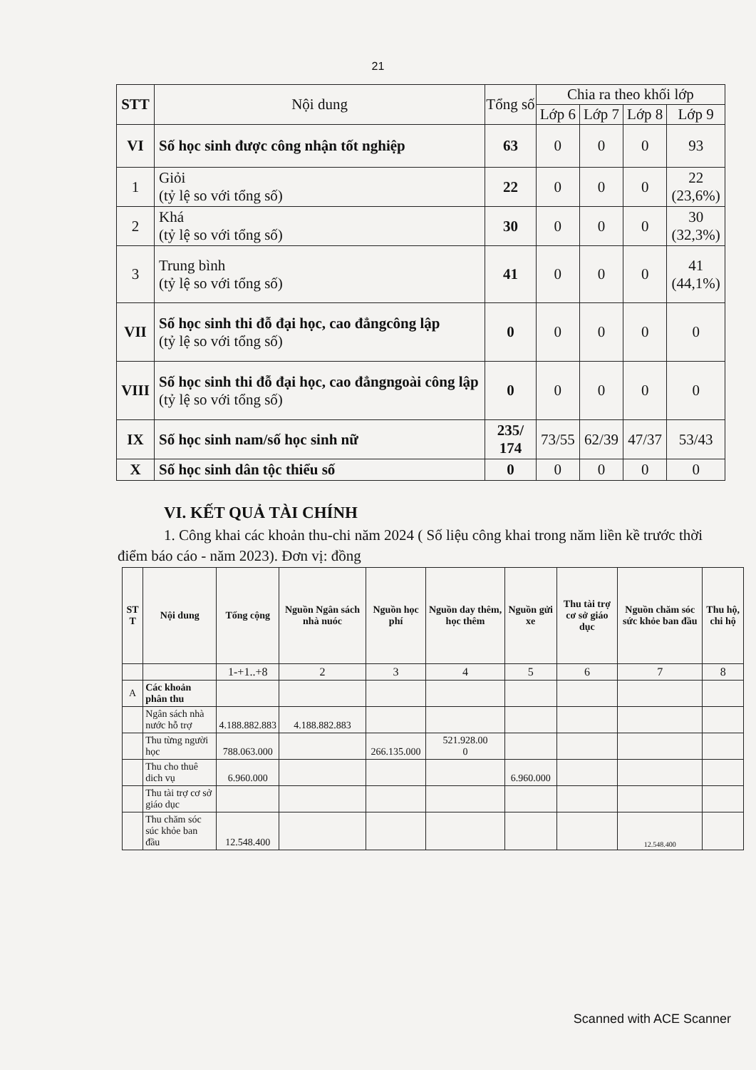21
| STT | Nội dung | Tổng số | Chia ra theo khối lớp | | | |
| --- | --- | --- | --- | --- | --- | --- |
| | | | Lớp 6 | Lớp 7 | Lớp 8 | Lớp 9 |
| VI | Số học sinh được công nhận tốt nghiệp | 63 | 0 | 0 | 0 | 93 |
| 1 | Giỏi (tỷ lệ so với tổng số) | 22 | 0 | 0 | 0 | 22 (23,6%) |
| 2 | Khá (tỷ lệ so với tổng số) | 30 | 0 | 0 | 0 | 30 (32,3%) |
| 3 | Trung bình (tỷ lệ so với tổng số) | 41 | 0 | 0 | 0 | 41 (44,1%) |
| VII | Số học sinh thi đỗ đại học, cao đẳngcông lập (tỷ lệ so với tổng số) | 0 | 0 | 0 | 0 | 0 |
| VIII | Số học sinh thi đỗ đại học, cao đẳngngoài công lập (tỷ lệ so với tổng số) | 0 | 0 | 0 | 0 | 0 |
| IX | Số học sinh nam/số học sinh nữ | 235/ 174 | 73/55 | 62/39 | 47/37 | 53/43 |
| X | Số học sinh dân tộc thiểu số | 0 | 0 | 0 | 0 | 0 |
VI. KẾT QUẢ TÀI CHÍNH
1. Công khai các khoản thu-chi năm 2024 ( Số liệu công khai trong năm liền kề trước thời điểm báo cáo - năm 2023). Đơn vị: đồng
| ST T | Nội dung | Tổng cộng | Nguồn Ngân sách nhà nuóc | Nguồn học phí | Nguồn day thêm, học thêm | Nguồn gửi xe | Thu tài trợ cơ sở giáo dục | Nguồn chăm sóc sức khỏe ban đầu | Thu hộ, chi hộ |
| --- | --- | --- | --- | --- | --- | --- | --- | --- | --- |
| | | 1-+1..+8 | 2 | 3 | 4 | 5 | 6 | 7 | 8 |
| A | Các khoản phân thu | | | | | | | | |
| | Ngân sách nhà nước hỗ trợ | 4.188.882.883 | 4.188.882.883 | | | | | | |
| | Thu từng người học | 788.063.000 | | 266.135.000 | 521.928.00 0 | | | | |
| | Thu cho thuê dich vụ | 6.960.000 | | | | 6.960.000 | | | |
| | Thu tài trợ cơ sở giáo dục | | | | | | | | |
| | Thu chăm sóc súc khỏe ban đầu | 12.548.400 | | | | | | 12.548.400 | |
Scanned with ACE Scanner